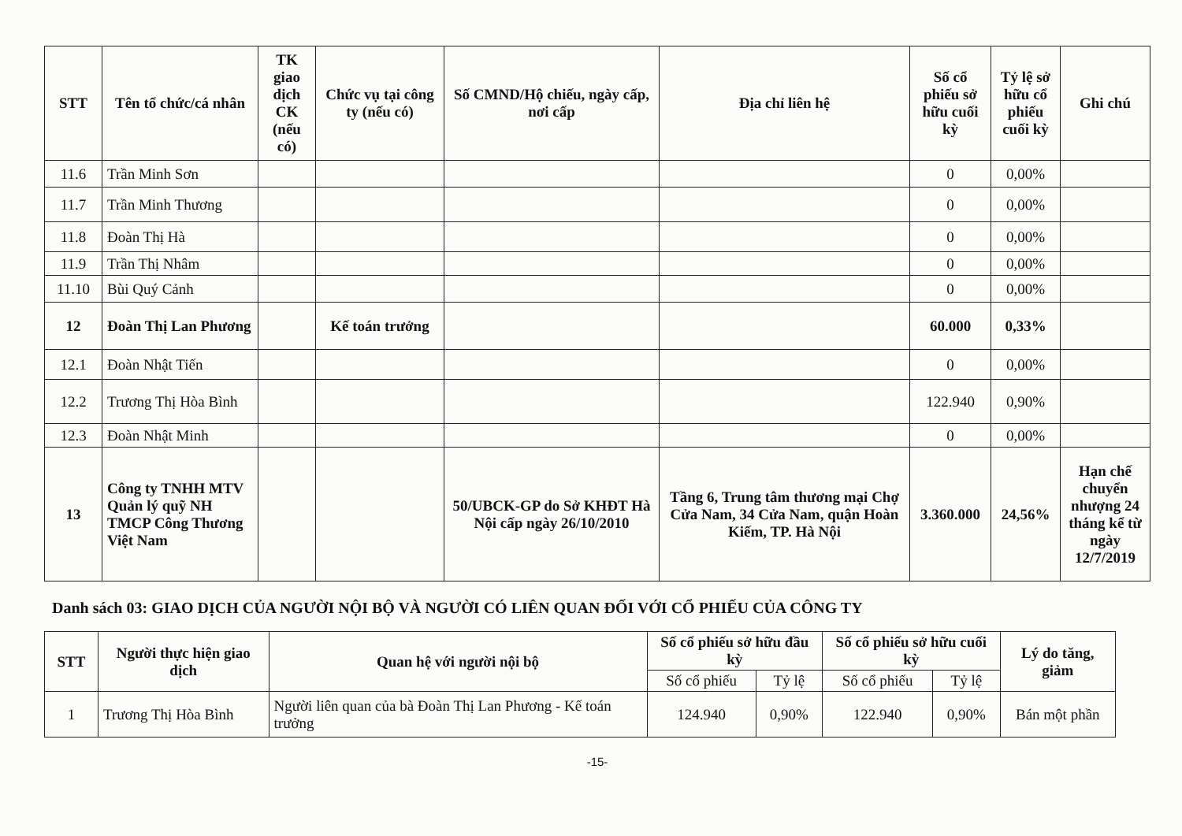| STT | Tên tổ chức/cá nhân | TK giao dịch CK (nếu có) | Chức vụ tại công ty (nếu có) | Số CMND/Hộ chiếu, ngày cấp, nơi cấp | Địa chỉ liên hệ | Số cổ phiếu sở hữu cuối kỳ | Tỷ lệ sở hữu cổ phiếu cuối kỳ | Ghi chú |
| --- | --- | --- | --- | --- | --- | --- | --- | --- |
| 11.6 | Trần Minh Sơn | | | | | 0 | 0,00% | |
| 11.7 | Trần Minh Thương | | | | | 0 | 0,00% | |
| 11.8 | Đoàn Thị Hà | | | | | 0 | 0,00% | |
| 11.9 | Trần Thị Nhâm | | | | | 0 | 0,00% | |
| 11.10 | Bùi Quý Cảnh | | | | | 0 | 0,00% | |
| 12 | Đoàn Thị Lan Phương | | Kế toán trưởng | | | 60.000 | 0,33% | |
| 12.1 | Đoàn Nhật Tiến | | | | | 0 | 0,00% | |
| 12.2 | Trương Thị Hòa Bình | | | | | 122.940 | 0,90% | |
| 12.3 | Đoàn Nhật Minh | | | | | 0 | 0,00% | |
| 13 | Công ty TNHH MTV Quản lý quỹ NH TMCP Công Thương Việt Nam | | | 50/UBCK-GP do Sở KHĐT Hà Nội cấp ngày 26/10/2010 | Tầng 6, Trung tâm thương mại Chợ Cửa Nam, 34 Cửa Nam, quận Hoàn Kiếm, TP. Hà Nội | 3.360.000 | 24,56% | Hạn chế chuyển nhượng 24 tháng kể từ ngày 12/7/2019 |
Danh sách 03: GIAO DỊCH CỦA NGƯỜI NỘI BỘ VÀ NGƯỜI CÓ LIÊN QUAN ĐỐI VỚI CỔ PHIẾU CỦA CÔNG TY
| STT | Người thực hiện giao dịch | Quan hệ với người nội bộ | Số cổ phiếu sở hữu đầu kỳ | | Số cổ phiếu sở hữu cuối kỳ | | Lý do tăng, giảm |
| --- | --- | --- | --- | --- | --- | --- | --- |
| | | | Số cổ phiếu | Tỷ lệ | Số cổ phiếu | Tỷ lệ | |
| 1 | Trương Thị Hòa Bình | Người liên quan của bà Đoàn Thị Lan Phương - Kế toán trưởng | 124.940 | 0,90% | 122.940 | 0,90% | Bán một phần |
-15-